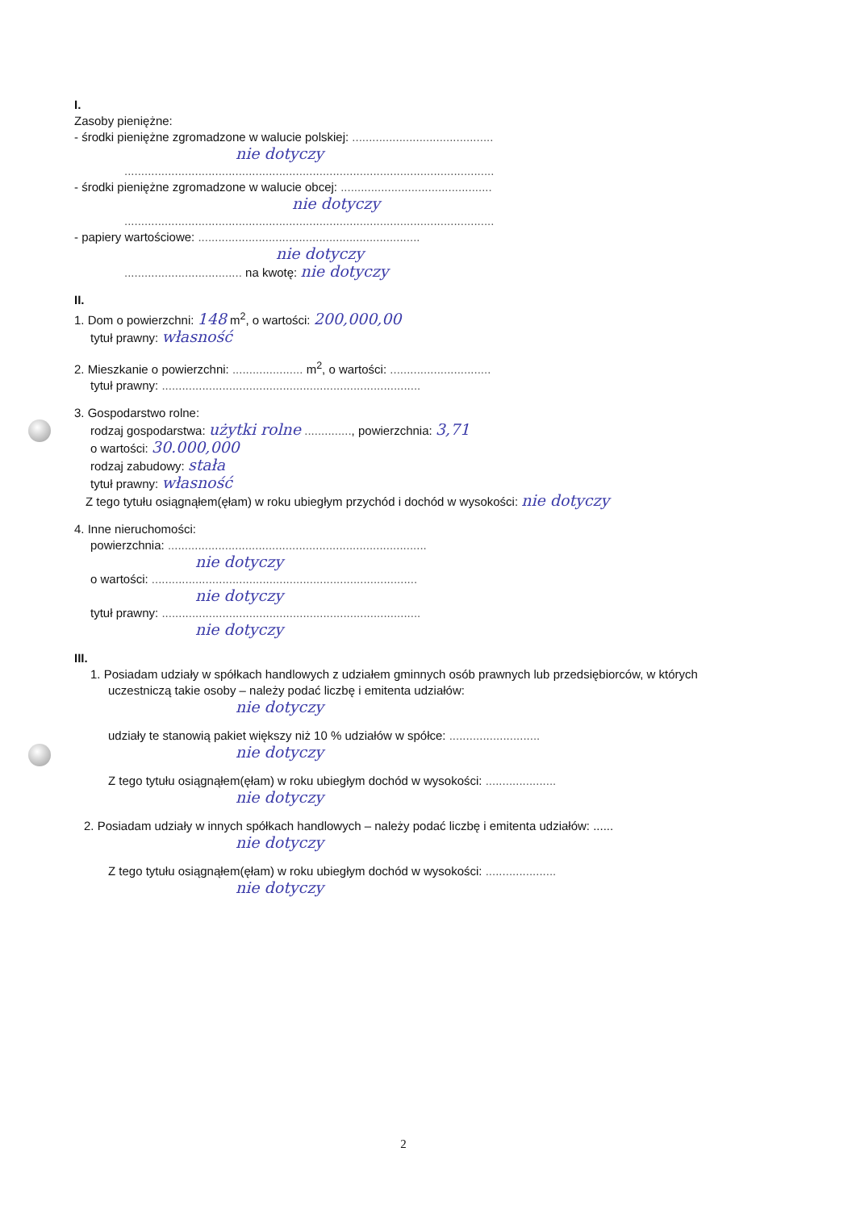I.
Zasoby pieniężne:
- środki pieniężne zgromadzone w walucie polskiej: ..........................................
nie dotyczy
..............................................................................................................
- środki pieniężne zgromadzone w walucie obcej: .............................................
nie dotyczy
..............................................................................................................
- papiery wartościowe: ..................................................................
nie dotyczy
................................... na kwotę: nie dotyczy
II.
1. Dom o powierzchni: 148 m<sup>2</sup>, o wartości: 200,000,00
tytuł prawny: własność
2. Mieszkanie o powierzchni: ..................... m<sup>2</sup>, o wartości: ..............................
tytuł prawny: .............................................................................
3. Gospodarstwo rolne:
rodzaj gospodarstwa: użytki rolne .............., powierzchnia: 3,71
o wartości: 30.000,000
rodzaj zabudowy: stała
tytuł prawny: własność
Z tego tytułu osiągnąłem(ęłam) w roku ubiegłym przychód i dochód w wysokości: nie dotyczy
4. Inne nieruchomości:
powierzchnia: .............................................................................
nie dotyczy
o wartości: ...............................................................................
nie dotyczy
tytuł prawny: .............................................................................
nie dotyczy
III.
1. Posiadam udziały w spółkach handlowych z udziałem gminnych osób prawnych lub przedsiębiorców, w których uczestniczą takie osoby – należy podać liczbę i emitenta udziałów:
nie dotyczy
udziały te stanowią pakiet większy niż 10 % udziałów w spółce: ...........................
nie dotyczy
Z tego tytułu osiągnąłem(ęłam) w roku ubiegłym dochód w wysokości: .....................
nie dotyczy
2. Posiadam udziały w innych spółkach handlowych – należy podać liczbę i emitenta udziałów: ......
nie dotyczy
Z tego tytułu osiągnąłem(ęłam) w roku ubiegłym dochód w wysokości: .....................
nie dotyczy
2